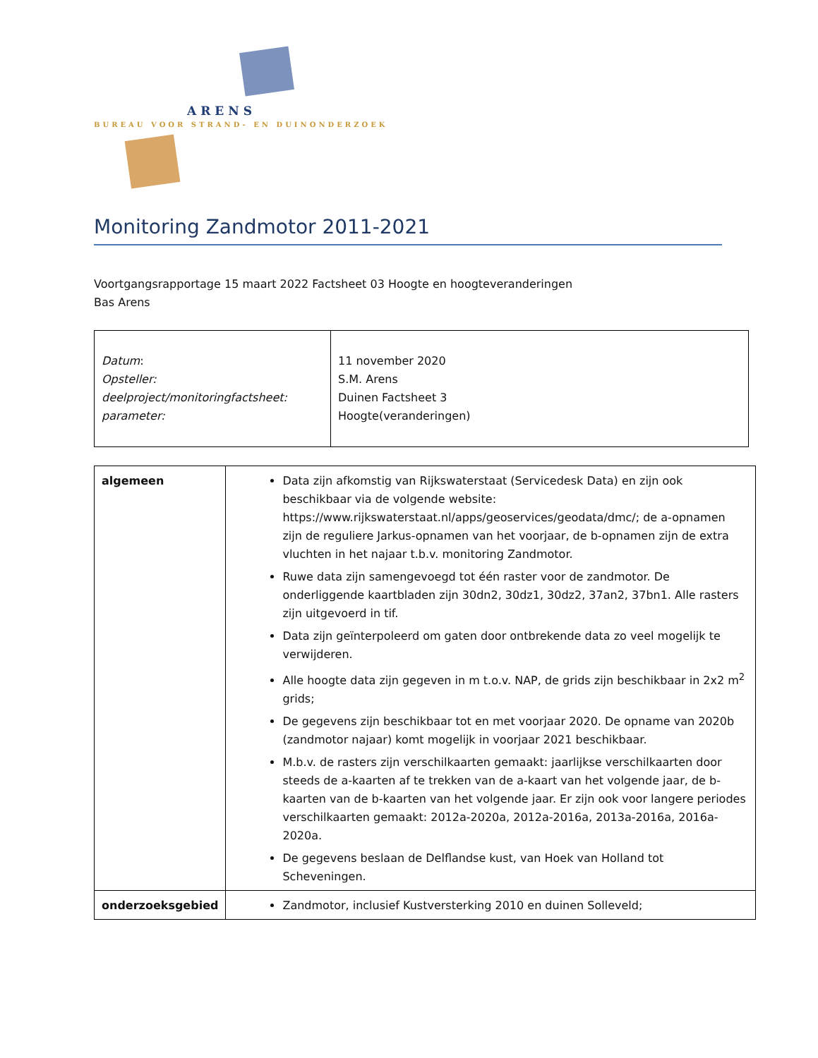ARENS
BUREAU VOOR STRAND- EN DUINONDERZOEK
Monitoring Zandmotor 2011-2021
Voortgangsrapportage 15 maart 2022 Factsheet 03 Hoogte en hoogteveranderingen
Bas Arens
| Datum : Opsteller: deelproject/monitoringfactsheet: parameter: | 11 november 2020 S.M. Arens Duinen Factsheet 3 Hoogte(veranderingen) |
| algemeen | Data zijn afkomstig van Rijkswaterstaat (Servicedesk Data) en zijn ook beschikbaar via de volgende website: https://www.rijkswaterstaat.nl/apps/geoservices/geodata/dmc/; de a-opnamen zijn de reguliere Jarkus-opnamen van het voorjaar, de b-opnamen zijn de extra vluchten in het najaar t.b.v. monitoring Zandmotor. Ruwe data zijn samengevoegd tot één raster voor de zandmotor. De onderliggende kaartbladen zijn 30dn2, 30dz1, 30dz2, 37an2, 37bn1. Alle rasters zijn uitgevoerd in tif. Data zijn geïnterpoleerd om gaten door ontbrekende data zo veel mogelijk te verwijderen. Alle hoogte data zijn gegeven in m t.o.v. NAP, de grids zijn beschikbaar in 2x2 m<sup>2</sup> grids; De gegevens zijn beschikbaar tot en met voorjaar 2020. De opname van 2020b (zandmotor najaar) komt mogelijk in voorjaar 2021 beschikbaar. M.b.v. de rasters zijn verschilkaarten gemaakt: jaarlijkse verschilkaarten door steeds de a-kaarten af te trekken van de a-kaart van het volgende jaar, de b-kaarten van de b-kaarten van het volgende jaar. Er zijn ook voor langere periodes verschilkaarten gemaakt: 2012a-2020a, 2012a-2016a, 2013a-2016a, 2016a-2020a. De gegevens beslaan de Delflandse kust, van Hoek van Holland tot Scheveningen. |
| onderzoeksgebied | Zandmotor, inclusief Kustversterking 2010 en duinen Solleveld; |